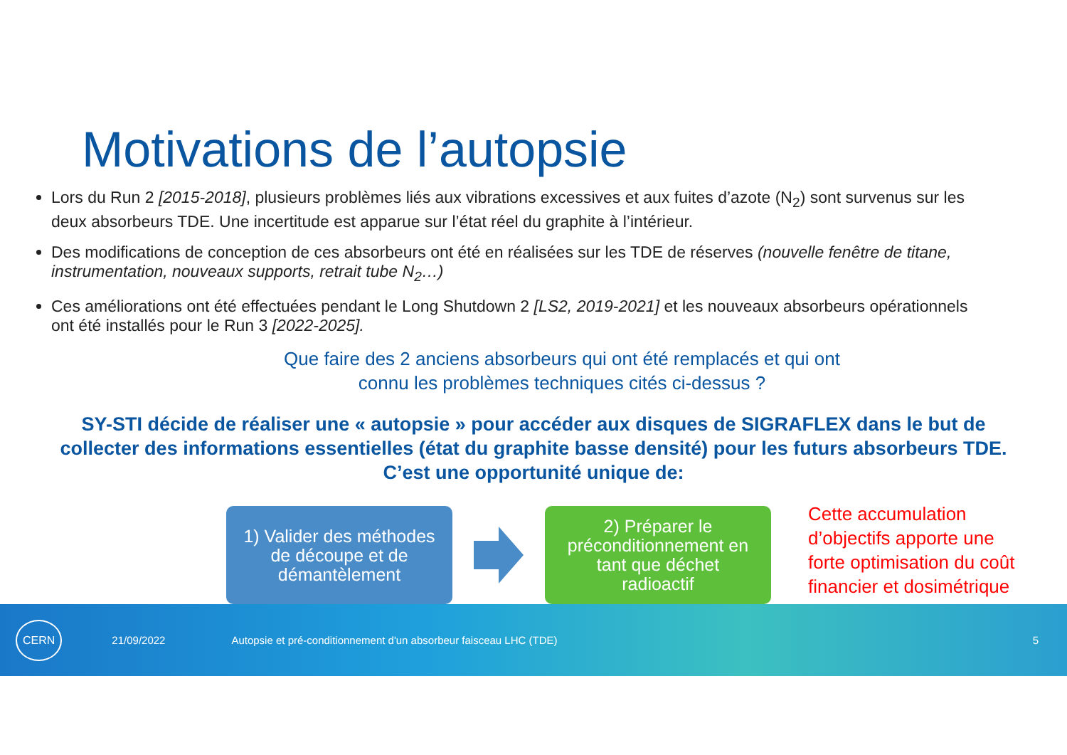Motivations de l’autopsie
Lors du Run 2 [2015-2018], plusieurs problèmes liés aux vibrations excessives et aux fuites d’azote (N<sub>2</sub>) sont survenus sur les deux absorbeurs TDE. Une incertitude est apparue sur l’état réel du graphite à l’intérieur.
Des modifications de conception de ces absorbeurs ont été en réalisées sur les TDE de réserves (nouvelle fenêtre de titane, instrumentation, nouveaux supports, retrait tube N<sub>2</sub>…)
Ces améliorations ont été effectuées pendant le Long Shutdown 2 [LS2, 2019-2021] et les nouveaux absorbeurs opérationnels ont été installés pour le Run 3 [2022-2025].
Que faire des 2 anciens absorbeurs qui ont été remplacés et qui ont
connu les problèmes techniques cités ci-dessus ?
SY-STI décide de réaliser une « autopsie » pour accéder aux disques de SIGRAFLEX dans le but de collecter des informations essentielles (état du graphite basse densité) pour les futurs absorbeurs TDE. C’est une opportunité unique de:
1) Valider des méthodes
de découpe et de
démantèlement
2) Préparer le
préconditionnement en
tant que déchet
radioactif
Cette accumulation
d’objectifs apporte une
forte optimisation du coût
financier et dosimétrique
CERN 21/09/2022 Autopsie et pré-conditionnement d'un absorbeur faisceau LHC (TDE) 5